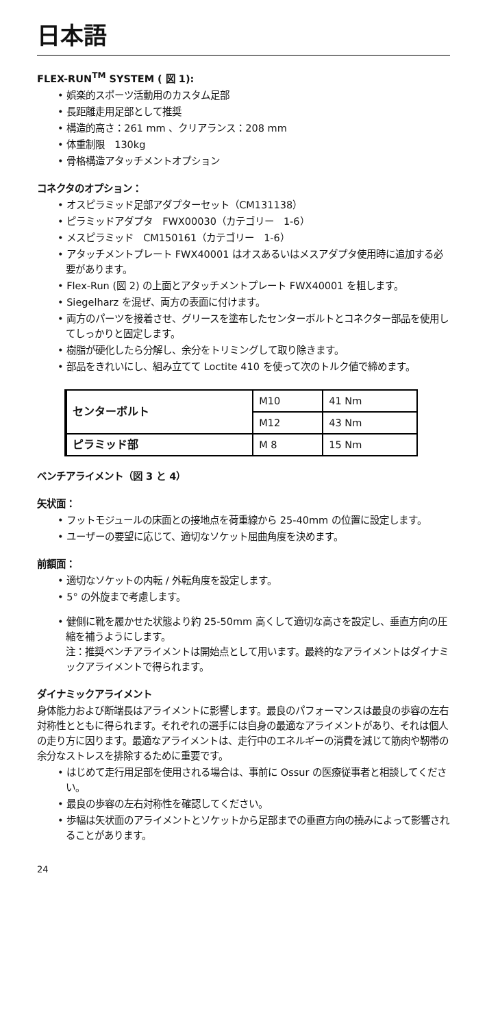日本語
FLEX-RUN<sup>TM</sup> SYSTEM ( 図 1):
• 娯楽的スポーツ活動用のカスタム足部
• 長距離走用足部として推奨
• 構造的高さ：261 mm 、クリアランス：208 mm
• 体重制限　130kg
• 骨格構造アタッチメントオプション
コネクタのオプション：
• オスピラミッド足部アダプターセット（CM131138）
• ピラミッドアダプタ　FWX00030（カテゴリー　1-6）
• メスピラミッド　CM150161（カテゴリー　1-6）
• アタッチメントプレート FWX40001 はオスあるいはメスアダプタ使用時に追加する必要があります。
• Flex-Run (図 2) の上面とアタッチメントプレート FWX40001 を粗します。
• Siegelharz を混ぜ、両方の表面に付けます。
• 両方のパーツを接着させ、グリースを塗布したセンターボルトとコネクター部品を使用してしっかりと固定します。
• 樹脂が硬化したら分解し、余分をトリミングして取り除きます。
• 部品をきれいにし、組み立てて Loctite 410 を使って次のトルク値で締めます。
| センターボルト | M10 | 41 Nm |
| | M12 | 43 Nm |
| ピラミッド部 | M 8 | 15 Nm |
ベンチアライメント（図 3 と 4）
矢状面：
• フットモジュールの床面との接地点を荷重線から 25-40mm の位置に設定します。
• ユーザーの要望に応じて、適切なソケット屈曲角度を決めます。
前額面：
• 適切なソケットの内転 / 外転角度を設定します。
• 5° の外旋まで考慮します。
• 健側に靴を履かせた状態より約 25-50mm 高くして適切な高さを設定し、垂直方向の圧縮を補うようにします。
注：推奨ベンチアライメントは開始点として用います。最終的なアライメントはダイナミックアライメントで得られます。
ダイナミックアライメント
身体能力および断端長はアライメントに影響します。最良のパフォーマンスは最良の歩容の左右対称性とともに得られます。それぞれの選手には自身の最適なアライメントがあり、それは個人の走り方に因ります。最適なアライメントは、走行中のエネルギーの消費を減じて筋肉や靭帯の余分なストレスを排除するために重要です。
• はじめて走行用足部を使用される場合は、事前に Ossur の医療従事者と相談してください。
• 最良の歩容の左右対称性を確認してください。
• 歩幅は矢状面のアライメントとソケットから足部までの垂直方向の撓みによって影響されることがあります。
24